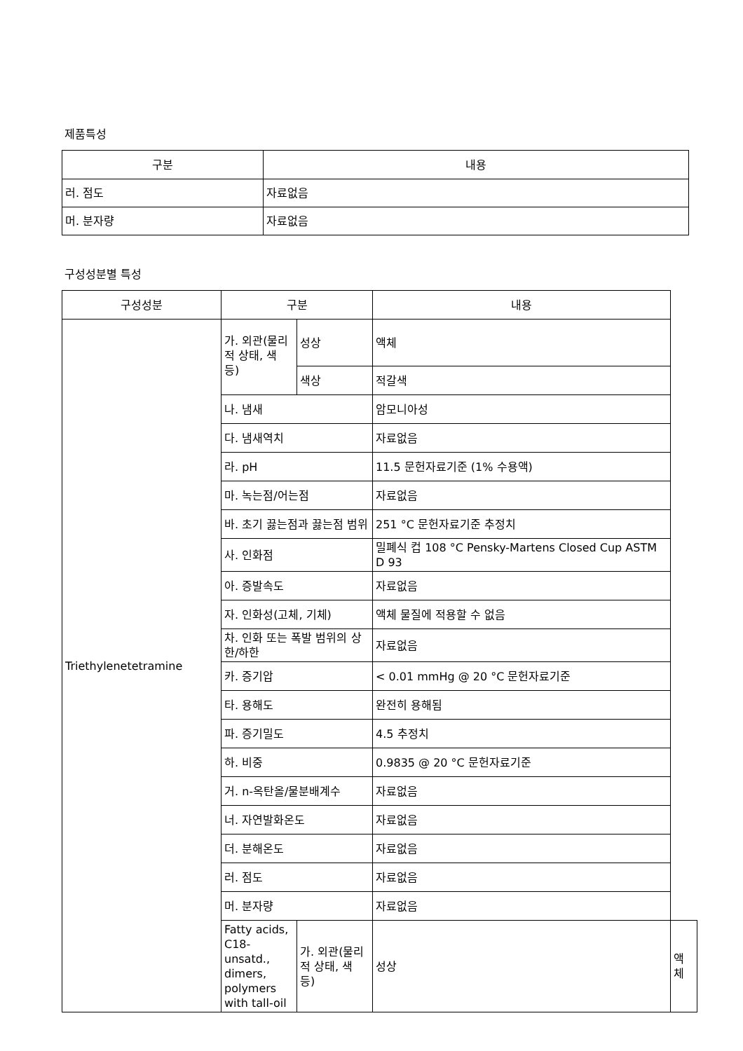제품특성
| 구분 | 내용 |
| --- | --- |
| 러. 점도 | 자료없음 |
| 머. 분자량 | 자료없음 |
구성성분별 특성
| 구성성분 | 구분 | | 내용 | |
| --- | --- | --- | --- | --- |
| Triethylenetetramine | 가. 외관(물리적 상태, 색 등) | 성상 | 액체 | |
| | | 색상 | 적갈색 | |
| | 나. 냄새 | | 암모니아성 | |
| | 다. 냄새역치 | | 자료없음 | |
| | 라. pH | | 11.5 문헌자료기준 (1% 수용액) | |
| | 마. 녹는점/어는점 | | 자료없음 | |
| | 바. 초기 끓는점과 끓는점 범위 | | 251 °C 문헌자료기준 추정치 | |
| | 사. 인화점 | | 밀폐식 컵 108 °C Pensky-Martens Closed Cup ASTM D 93 | |
| | 아. 증발속도 | | 자료없음 | |
| | 자. 인화성(고체, 기체) | | 액체 물질에 적용할 수 없음 | |
| | 차. 인화 또는 폭발 범위의 상한/하한 | | 자료없음 | |
| | 카. 증기압 | | < 0.01 mmHg @ 20 °C 문헌자료기준 | |
| | 타. 용해도 | | 완전히 용해됨 | |
| | 파. 증기밀도 | | 4.5 추정치 | |
| | 하. 비중 | | 0.9835 @ 20 °C 문헌자료기준 | |
| | 거. n-옥탄올/물분배계수 | | 자료없음 | |
| | 너. 자연발화온도 | | 자료없음 | |
| | 더. 분해온도 | | 자료없음 | |
| | 러. 점도 | | 자료없음 | |
| | 머. 분자량 | | 자료없음 | |
| | Fatty acids, C18-unsatd., dimers, polymers with tall-oil | 가. 외관(물리적 상태, 색 등) | 성상 | 액체 |